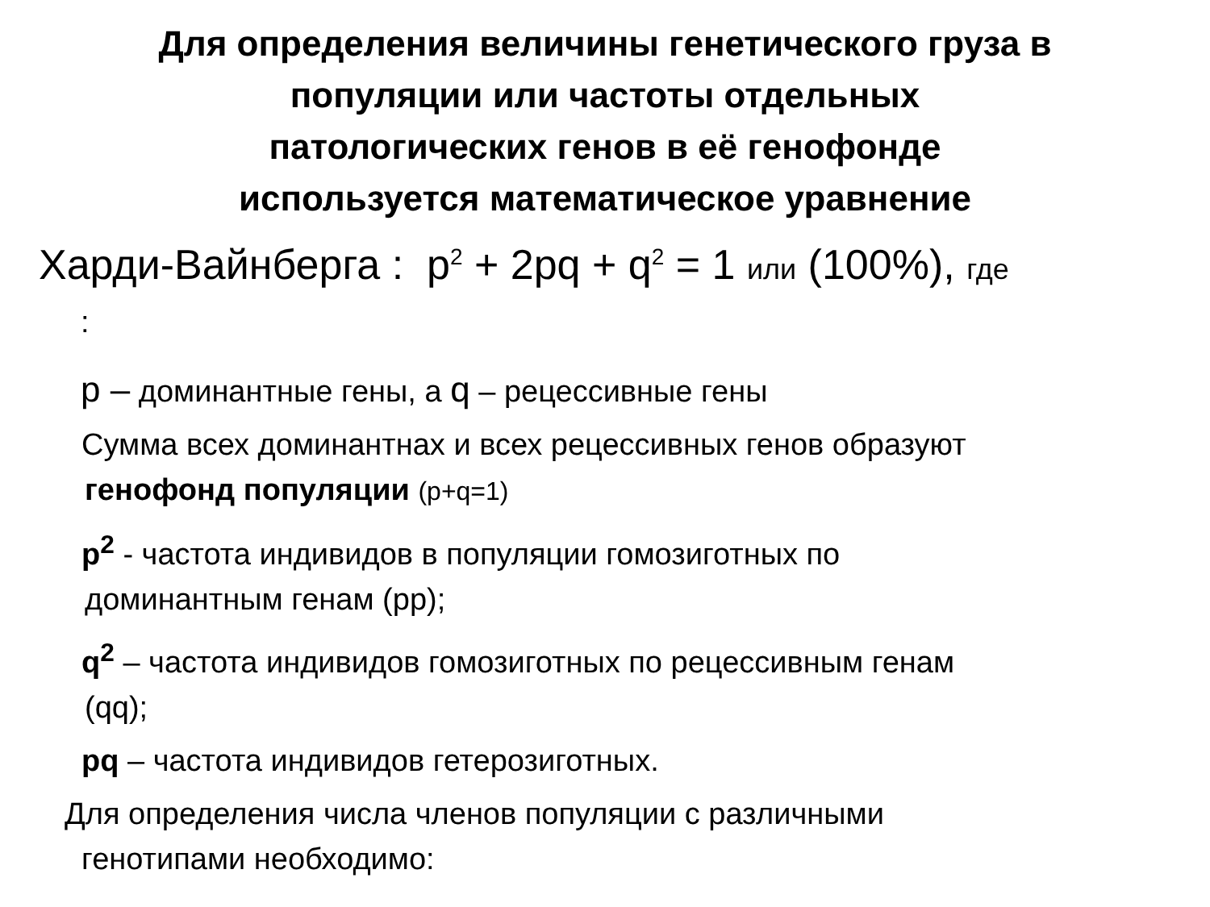Для определения величины генетического груза в
популяции или частоты отдельных
патологических генов в её генофонде
используется математическое уравнение
Харди-Вайнберга : p<sup>2</sup> + 2pq + q<sup>2</sup> = 1 или (100%), где
:
p – доминантные гены, а q – рецессивные гены
Сумма всех доминантнах и всех рецессивных генов образуют
генофонд популяции (p+q=1)
p<sup>2</sup> - частота индивидов в популяции гомозиготных по
доминантным генам (pp);
q<sup>2</sup> – частота индивидов гомозиготных по рецессивным генам
(qq);
pq – частота индивидов гетерозиготных.
Для определения числа членов популяции с различными
генотипами необходимо: